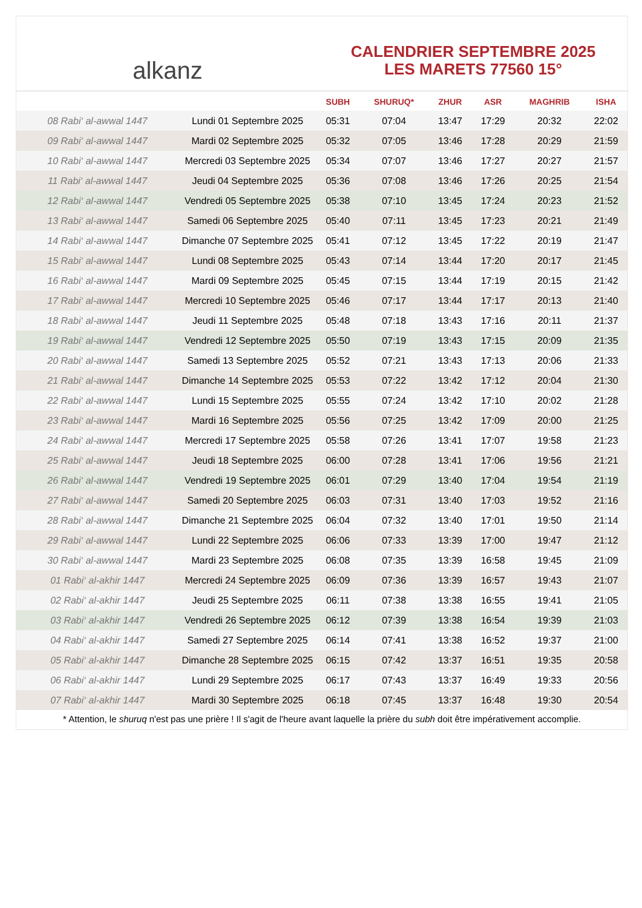alkanz
CALENDRIER SEPTEMBRE 2025
LES MARETS 77560 15°
| | | SUBH | SHURUQ* | ZHUR | ASR | MAGHRIB | ISHA |
| --- | --- | --- | --- | --- | --- | --- | --- |
| 08 Rabi‘ al-awwal 1447 | Lundi 01 Septembre 2025 | 05:31 | 07:04 | 13:47 | 17:29 | 20:32 | 22:02 |
| 09 Rabi‘ al-awwal 1447 | Mardi 02 Septembre 2025 | 05:32 | 07:05 | 13:46 | 17:28 | 20:29 | 21:59 |
| 10 Rabi‘ al-awwal 1447 | Mercredi 03 Septembre 2025 | 05:34 | 07:07 | 13:46 | 17:27 | 20:27 | 21:57 |
| 11 Rabi‘ al-awwal 1447 | Jeudi 04 Septembre 2025 | 05:36 | 07:08 | 13:46 | 17:26 | 20:25 | 21:54 |
| 12 Rabi‘ al-awwal 1447 | Vendredi 05 Septembre 2025 | 05:38 | 07:10 | 13:45 | 17:24 | 20:23 | 21:52 |
| 13 Rabi‘ al-awwal 1447 | Samedi 06 Septembre 2025 | 05:40 | 07:11 | 13:45 | 17:23 | 20:21 | 21:49 |
| 14 Rabi‘ al-awwal 1447 | Dimanche 07 Septembre 2025 | 05:41 | 07:12 | 13:45 | 17:22 | 20:19 | 21:47 |
| 15 Rabi‘ al-awwal 1447 | Lundi 08 Septembre 2025 | 05:43 | 07:14 | 13:44 | 17:20 | 20:17 | 21:45 |
| 16 Rabi‘ al-awwal 1447 | Mardi 09 Septembre 2025 | 05:45 | 07:15 | 13:44 | 17:19 | 20:15 | 21:42 |
| 17 Rabi‘ al-awwal 1447 | Mercredi 10 Septembre 2025 | 05:46 | 07:17 | 13:44 | 17:17 | 20:13 | 21:40 |
| 18 Rabi‘ al-awwal 1447 | Jeudi 11 Septembre 2025 | 05:48 | 07:18 | 13:43 | 17:16 | 20:11 | 21:37 |
| 19 Rabi‘ al-awwal 1447 | Vendredi 12 Septembre 2025 | 05:50 | 07:19 | 13:43 | 17:15 | 20:09 | 21:35 |
| 20 Rabi‘ al-awwal 1447 | Samedi 13 Septembre 2025 | 05:52 | 07:21 | 13:43 | 17:13 | 20:06 | 21:33 |
| 21 Rabi‘ al-awwal 1447 | Dimanche 14 Septembre 2025 | 05:53 | 07:22 | 13:42 | 17:12 | 20:04 | 21:30 |
| 22 Rabi‘ al-awwal 1447 | Lundi 15 Septembre 2025 | 05:55 | 07:24 | 13:42 | 17:10 | 20:02 | 21:28 |
| 23 Rabi‘ al-awwal 1447 | Mardi 16 Septembre 2025 | 05:56 | 07:25 | 13:42 | 17:09 | 20:00 | 21:25 |
| 24 Rabi‘ al-awwal 1447 | Mercredi 17 Septembre 2025 | 05:58 | 07:26 | 13:41 | 17:07 | 19:58 | 21:23 |
| 25 Rabi‘ al-awwal 1447 | Jeudi 18 Septembre 2025 | 06:00 | 07:28 | 13:41 | 17:06 | 19:56 | 21:21 |
| 26 Rabi‘ al-awwal 1447 | Vendredi 19 Septembre 2025 | 06:01 | 07:29 | 13:40 | 17:04 | 19:54 | 21:19 |
| 27 Rabi‘ al-awwal 1447 | Samedi 20 Septembre 2025 | 06:03 | 07:31 | 13:40 | 17:03 | 19:52 | 21:16 |
| 28 Rabi‘ al-awwal 1447 | Dimanche 21 Septembre 2025 | 06:04 | 07:32 | 13:40 | 17:01 | 19:50 | 21:14 |
| 29 Rabi‘ al-awwal 1447 | Lundi 22 Septembre 2025 | 06:06 | 07:33 | 13:39 | 17:00 | 19:47 | 21:12 |
| 30 Rabi‘ al-awwal 1447 | Mardi 23 Septembre 2025 | 06:08 | 07:35 | 13:39 | 16:58 | 19:45 | 21:09 |
| 01 Rabi‘ al-akhir 1447 | Mercredi 24 Septembre 2025 | 06:09 | 07:36 | 13:39 | 16:57 | 19:43 | 21:07 |
| 02 Rabi‘ al-akhir 1447 | Jeudi 25 Septembre 2025 | 06:11 | 07:38 | 13:38 | 16:55 | 19:41 | 21:05 |
| 03 Rabi‘ al-akhir 1447 | Vendredi 26 Septembre 2025 | 06:12 | 07:39 | 13:38 | 16:54 | 19:39 | 21:03 |
| 04 Rabi‘ al-akhir 1447 | Samedi 27 Septembre 2025 | 06:14 | 07:41 | 13:38 | 16:52 | 19:37 | 21:00 |
| 05 Rabi‘ al-akhir 1447 | Dimanche 28 Septembre 2025 | 06:15 | 07:42 | 13:37 | 16:51 | 19:35 | 20:58 |
| 06 Rabi‘ al-akhir 1447 | Lundi 29 Septembre 2025 | 06:17 | 07:43 | 13:37 | 16:49 | 19:33 | 20:56 |
| 07 Rabi‘ al-akhir 1447 | Mardi 30 Septembre 2025 | 06:18 | 07:45 | 13:37 | 16:48 | 19:30 | 20:54 |
* Attention, le shuruq n'est pas une prière ! Il s'agit de l'heure avant laquelle la prière du subh doit être impérativement accomplie.